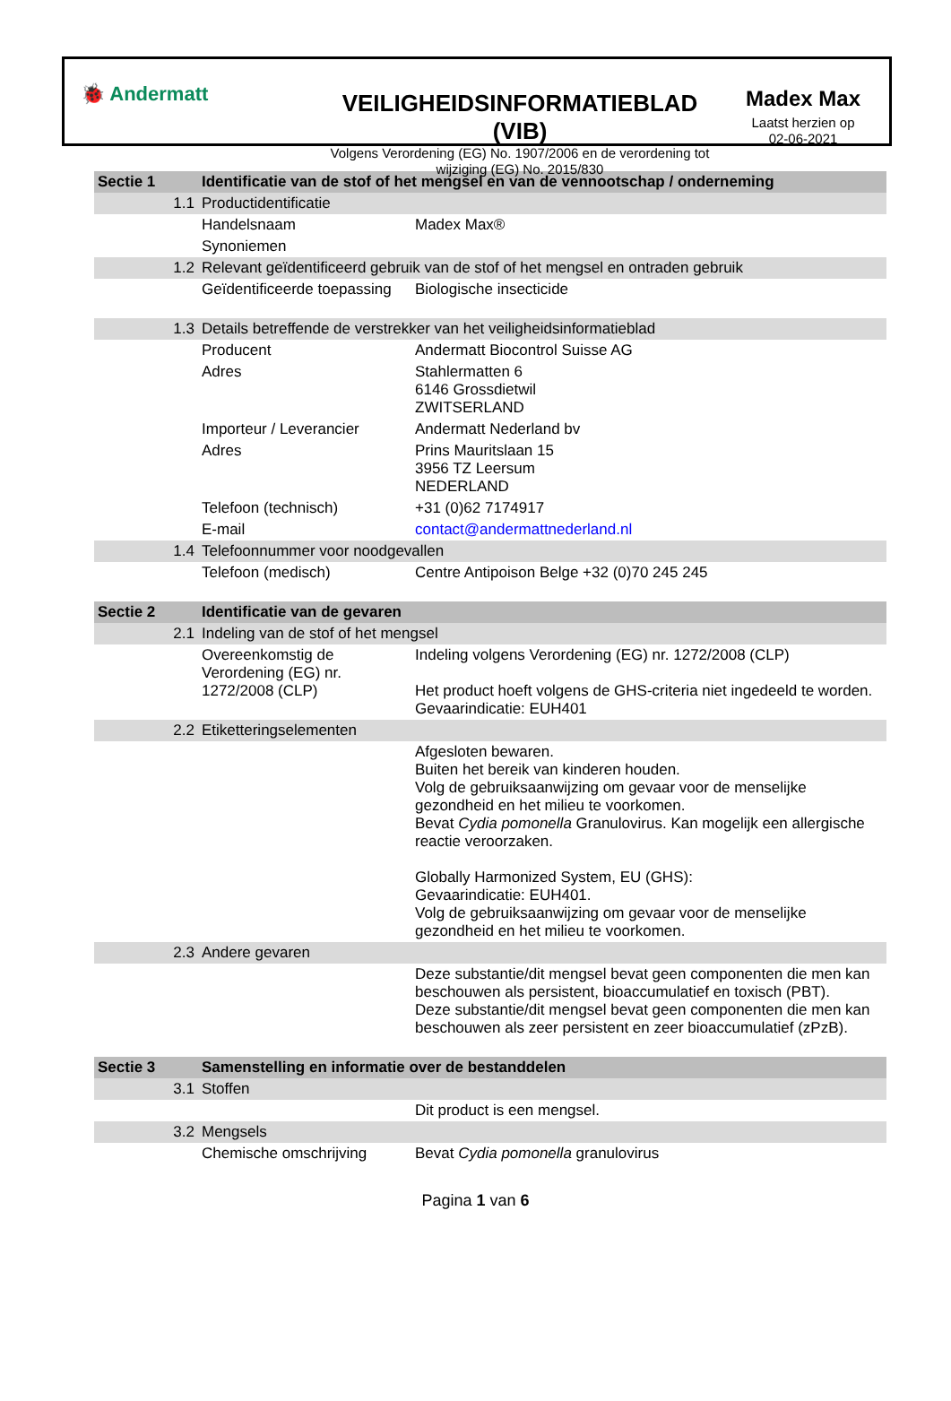🐞 Andermatt
VEILIGHEIDSINFORMATIEBLAD (VIB)
Volgens Verordening (EG) No. 1907/2006 en de verordening tot wijziging (EG) No. 2015/830
Madex Max
Laatst herzien op
02-06-2021
| Sectie 1 | | Identificatie van de stof of het mengsel en van de vennootschap / onderneming | |
| | 1.1 | Productidentificatie | |
| | | Handelsnaam | Madex Max® |
| | | Synoniemen | |
| | 1.2 | Relevant geïdentificeerd gebruik van de stof of het mengsel en ontraden gebruik | |
| | | Geïdentificeerde toepassing | Biologische insecticide |
| | 1.3 | Details betreffende de verstrekker van het veiligheidsinformatieblad | |
| | | Producent | Andermatt Biocontrol Suisse AG |
| | | Adres | Stahlermatten 6 6146 Grossdietwil ZWITSERLAND |
| | | Importeur / Leverancier | Andermatt Nederland bv |
| | | Adres | Prins Mauritslaan 15 3956 TZ Leersum NEDERLAND |
| | | Telefoon (technisch) | +31 (0)62 7174917 |
| | | E-mail | contact@andermattnederland.nl |
| | 1.4 | Telefoonnummer voor noodgevallen | |
| | | Telefoon (medisch) | Centre Antipoison Belge +32 (0)70 245 245 |
| Sectie 2 | | Identificatie van de gevaren | |
| | 2.1 | Indeling van de stof of het mengsel | |
| | | Overeenkomstig de Verordening (EG) nr. 1272/2008 (CLP) | Indeling volgens Verordening (EG) nr. 1272/2008 (CLP) Het product hoeft volgens de GHS-criteria niet ingedeeld te worden. Gevaarindicatie: EUH401 |
| | 2.2 | Etiketteringselementen | |
| | | | Afgesloten bewaren. Buiten het bereik van kinderen houden. Volg de gebruiksaanwijzing om gevaar voor de menselijke gezondheid en het milieu te voorkomen. Bevat Cydia pomonella Granulovirus. Kan mogelijk een allergische reactie veroorzaken. Globally Harmonized System, EU (GHS): Gevaarindicatie: EUH401. Volg de gebruiksaanwijzing om gevaar voor de menselijke gezondheid en het milieu te voorkomen. |
| | 2.3 | Andere gevaren | |
| | | | Deze substantie/dit mengsel bevat geen componenten die men kan beschouwen als persistent, bioaccumulatief en toxisch (PBT). Deze substantie/dit mengsel bevat geen componenten die men kan beschouwen als zeer persistent en zeer bioaccumulatief (zPzB). |
| Sectie 3 | | Samenstelling en informatie over de bestanddelen | |
| | 3.1 | Stoffen | |
| | | | Dit product is een mengsel. |
| | 3.2 | Mengsels | |
| | | Chemische omschrijving | Bevat Cydia pomonella granulovirus |
Pagina 1 van 6